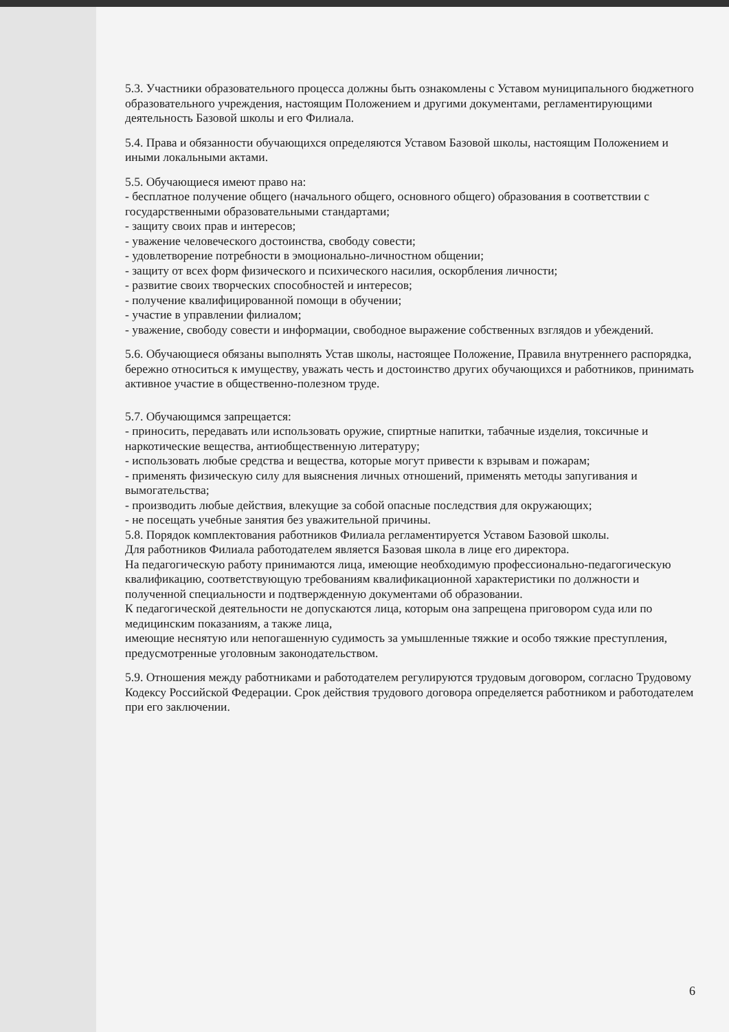5.3. Участники образовательного процесса должны быть ознакомлены с Уставом муниципального бюджетного образовательного учреждения, настоящим Положением и другими документами, регламентирующими деятельность Базовой школы и его Филиала.
5.4. Права и обязанности обучающихся определяются Уставом Базовой школы, настоящим Положением и иными локальными актами.
5.5. Обучающиеся имеют право на:
- бесплатное получение общего (начального общего, основного общего) образования в соответствии с государственными образовательными стандартами;
- защиту своих прав и интересов;
- уважение человеческого достоинства, свободу совести;
- удовлетворение потребности в эмоционально-личностном общении;
- защиту от всех форм физического и психического насилия, оскорбления личности;
- развитие своих творческих способностей и интересов;
- получение квалифицированной помощи в обучении;
- участие в управлении филиалом;
- уважение, свободу совести и информации, свободное выражение собственных взглядов и убеждений.
5.6. Обучающиеся обязаны выполнять Устав школы, настоящее Положение, Правила внутреннего распорядка, бережно относиться к имуществу, уважать честь и достоинство других обучающихся и работников, принимать активное участие в общественно-полезном труде.
5.7. Обучающимся запрещается:
- приносить, передавать или использовать оружие, спиртные напитки, табачные изделия, токсичные и наркотические вещества, антиобщественную литературу;
- использовать любые средства и вещества, которые могут привести к взрывам и пожарам;
- применять физическую силу для выяснения личных отношений, применять методы запугивания и вымогательства;
- производить любые действия, влекущие за собой опасные последствия для окружающих;
- не посещать учебные занятия без уважительной причины.
5.8. Порядок комплектования работников Филиала регламентируется Уставом Базовой школы.
Для работников Филиала работодателем является Базовая школа в лице его директора.
На педагогическую работу принимаются лица, имеющие необходимую профессионально-педагогическую квалификацию, соответствующую требованиям квалификационной характеристики по должности и полученной специальности и подтвержденную документами об образовании.
К педагогической деятельности не допускаются лица, которым она запрещена приговором суда или по медицинским показаниям, а также лица,
имеющие неснятую или непогашенную судимость за умышленные тяжкие и особо тяжкие преступления, предусмотренные уголовным законодательством.
5.9. Отношения между работниками и работодателем регулируются трудовым договором, согласно Трудовому Кодексу Российской Федерации. Срок действия трудового договора определяется работником и работодателем при его заключении.
6